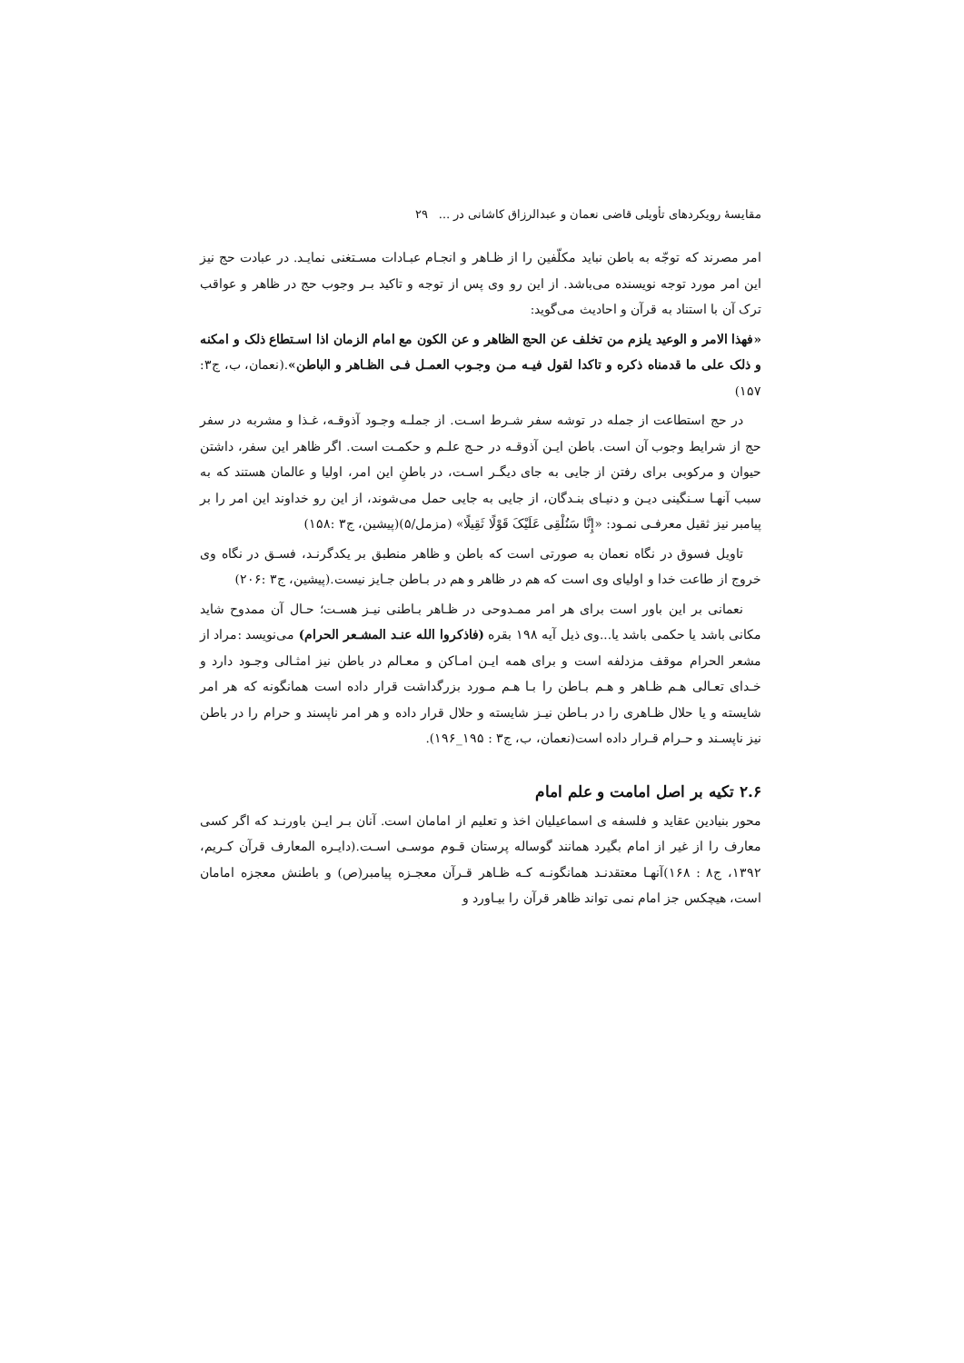مقایسهٔ رویکردهای تأویلی قاضی نعمان و عبدالرزاق کاشانی در … ۲۹
امر مصرند که توجّه به باطن نباید مکلّفین را از ظـاهر و انجـام عبـادات مسـتغنی نمایـد. در عبادت حج نیز این امر مورد توجه نویسنده می‌باشد. از این رو وی پس از توجه و تاکید بـر وجوب حج در ظاهر و عواقب ترک آن با استناد به قرآن و احادیث می‌گوید:
«فهذا الامر و الوعید یلزم من تخلف عن الحج الظاهر و عن الکون مع امام الزمان اذا اسـتطاع ذلک و امکنه و ذلک علی ما قدمناه ذکره و تاکدا لقول فیـه مـن وجـوب العمـل فـی الظـاهر و الباطن».(نعمان، ب، ج۳: ۱۵۷)
در حج استطاعت از جمله در توشه سفر شـرط اسـت. از جملـه وجـود آذوقـه، غـذا و مشربه در سفر حج از شرایط وجوب آن است. باطن ایـن آذوقـه در حـج علـم و حکمـت است. اگر ظاهر این سفر، داشتن حیوان و مرکوبی برای رفتن از جایی به جای دیگـر اسـت، در باطنِ این امر، اولیا و عالمان هستند که به سبب آنهـا سـنگینی دیـن و دنیـای بنـدگان، از جایی به جایی حمل می‌شوند، از این رو خداوند این امر را بر پیامبر نیز ثقیل معرفـی نمـود: «إِنَّا سَنُلْقِی عَلَیْکَ قَوْلًا ثَقِیلًا» (مزمل/۵)(پیشین، ج۳ :۱۵۸)
تاویل فسوق در نگاه نعمان به صورتی است که باطن و ظاهر منطبق بر یکدگرنـد، فسـق در نگاه وی خروج از طاعت خدا و اولیای وی است که هم در ظاهر و هم در بـاطن جـایز نیست.(پیشین، ج۳ :۲۰۶)
نعمانی بر این باور است برای هر امر ممـدوحی در ظـاهر بـاطنی نیـز هسـت؛ حـال آن ممدوح شاید مکانی باشد یا حکمی باشد یا...وی ذیل آیه ۱۹۸ بقره (فاذکروا الله عنـد المشـعر الحرام) می‌نویسد :مراد از مشعر الحرام موقف مزدلفه است و برای همه ایـن امـاکن و معـالم در باطن نیز امثـالی وجـود دارد و خـدای تعـالی هـم ظـاهر و هـم بـاطن را بـا هـم مـورد بزرگداشت قرار داده است همانگونه که هر امر شایسته و یا حلال ظـاهری را در بـاطن نیـز شایسته و حلال قرار داده و هر امر ناپسند و حرام را در باطن نیز ناپسـند و حـرام قـرار داده است(نعمان، ب، ج۳ : ۱۹۵_۱۹۶).
۲.۶ تکیه بر اصل امامت و علم امام
محور بنیادین عقاید و فلسفه ی اسماعیلیان اخذ و تعلیم از امامان است. آنان بـر ایـن باورنـد که اگر کسی معارف را از غیر از امام بگیرد همانند گوساله پرستان قـوم موسـی اسـت.(دایـره المعارف قرآن کـریم، ۱۳۹۲، ج۸ : ۱۶۸)آنهـا معتقدنـد همانگونـه کـه ظـاهر قـرآن معجـزه پیامبر(ص) و باطنش معجزه امامان است، هیچکس جز امام نمی تواند ظاهر قرآن را بیـاورد و